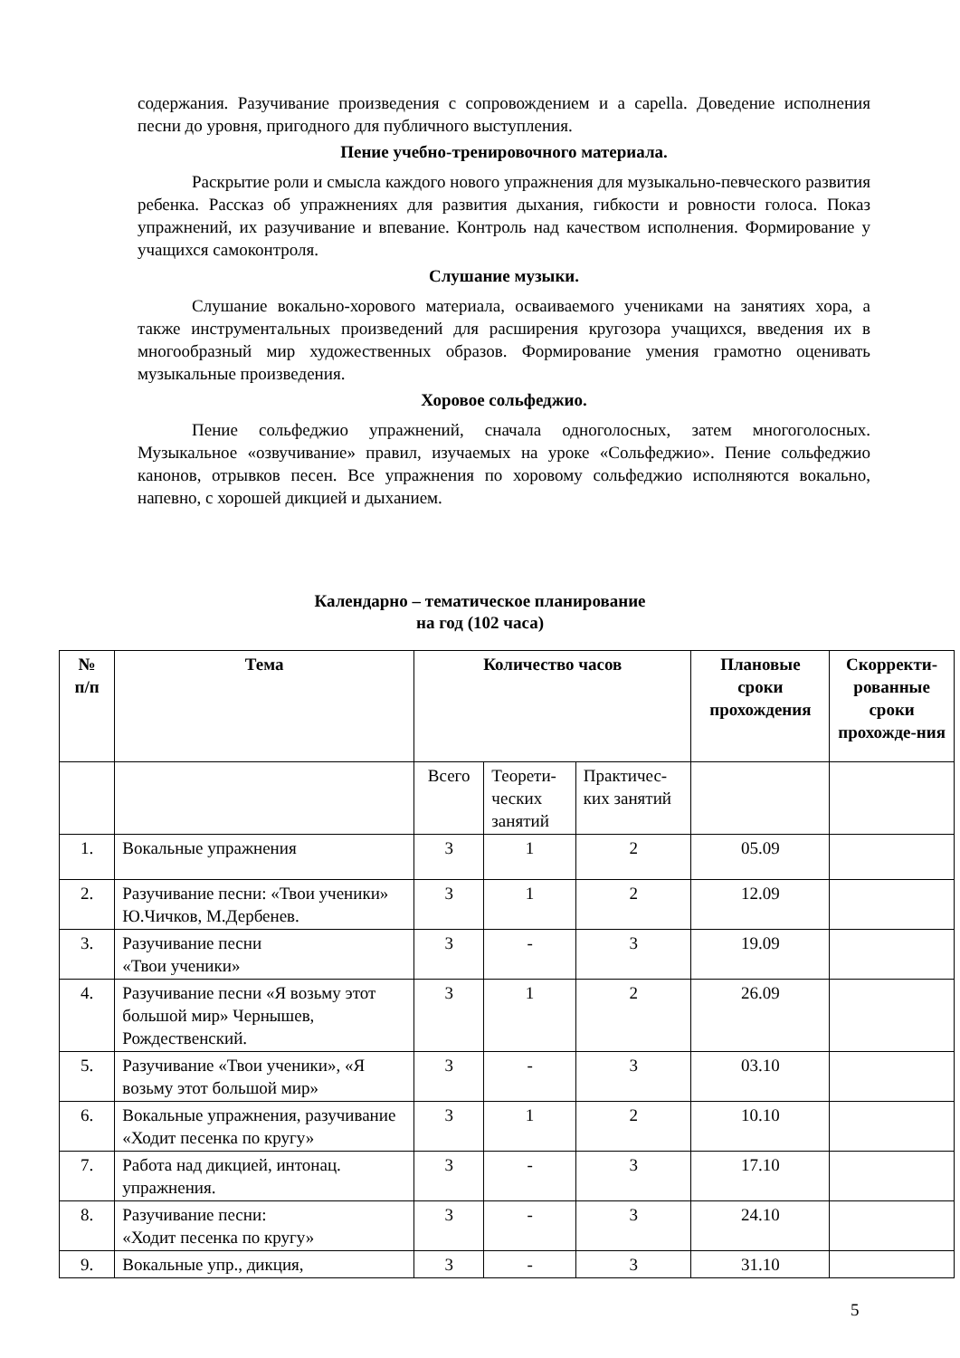содержания. Разучивание произведения с сопровождением и a capella. Доведение исполнения песни до уровня, пригодного для публичного выступления.
Пение учебно-тренировочного материала.
Раскрытие роли и смысла каждого нового упражнения для музыкально-певческого развития ребенка. Рассказ об упражнениях для развития дыхания, гибкости и ровности голоса. Показ упражнений, их разучивание и впевание. Контроль над качеством исполнения. Формирование у учащихся самоконтроля.
Слушание музыки.
Слушание вокально-хорового материала, осваиваемого учениками на занятиях хора, а также инструментальных произведений для расширения кругозора учащихся, введения их в многообразный мир художественных образов. Формирование умения грамотно оценивать музыкальные произведения.
Хоровое сольфеджио.
Пение сольфеджио упражнений, сначала одноголосных, затем многоголосных. Музыкальное «озвучивание» правил, изучаемых на уроке «Сольфеджио». Пение сольфеджио канонов, отрывков песен. Все упражнения по хоровому сольфеджио исполняются вокально, напевно, с хорошей дикцией и дыханием.
Календарно – тематическое планирование
на год (102 часа)
| № п/п | Тема | Количество часов | | | Плановые сроки прохождения | Скорректи-рованные сроки прохожде-ния |
| --- | --- | --- | --- | --- | --- | --- |
| | | Всего | Теорети-ческих занятий | Практичес-ких занятий | | |
| 1. | Вокальные упражнения | 3 | 1 | 2 | 05.09 | |
| 2. | Разучивание песни: «Твои ученики» Ю.Чичков, М.Дербенев. | 3 | 1 | 2 | 12.09 | |
| 3. | Разучивание песни «Твои ученики» | 3 | - | 3 | 19.09 | |
| 4. | Разучивание песни «Я возьму этот большой мир» Чернышев, Рождественский. | 3 | 1 | 2 | 26.09 | |
| 5. | Разучивание «Твои ученики», «Я возьму этот большой мир» | 3 | - | 3 | 03.10 | |
| 6. | Вокальные упражнения, разучивание «Ходит песенка по кругу» | 3 | 1 | 2 | 10.10 | |
| 7. | Работа над дикцией, интонац. упражнения. | 3 | - | 3 | 17.10 | |
| 8. | Разучивание песни: «Ходит песенка по кругу» | 3 | - | 3 | 24.10 | |
| 9. | Вокальные упр., дикция, | 3 | - | 3 | 31.10 | |
5